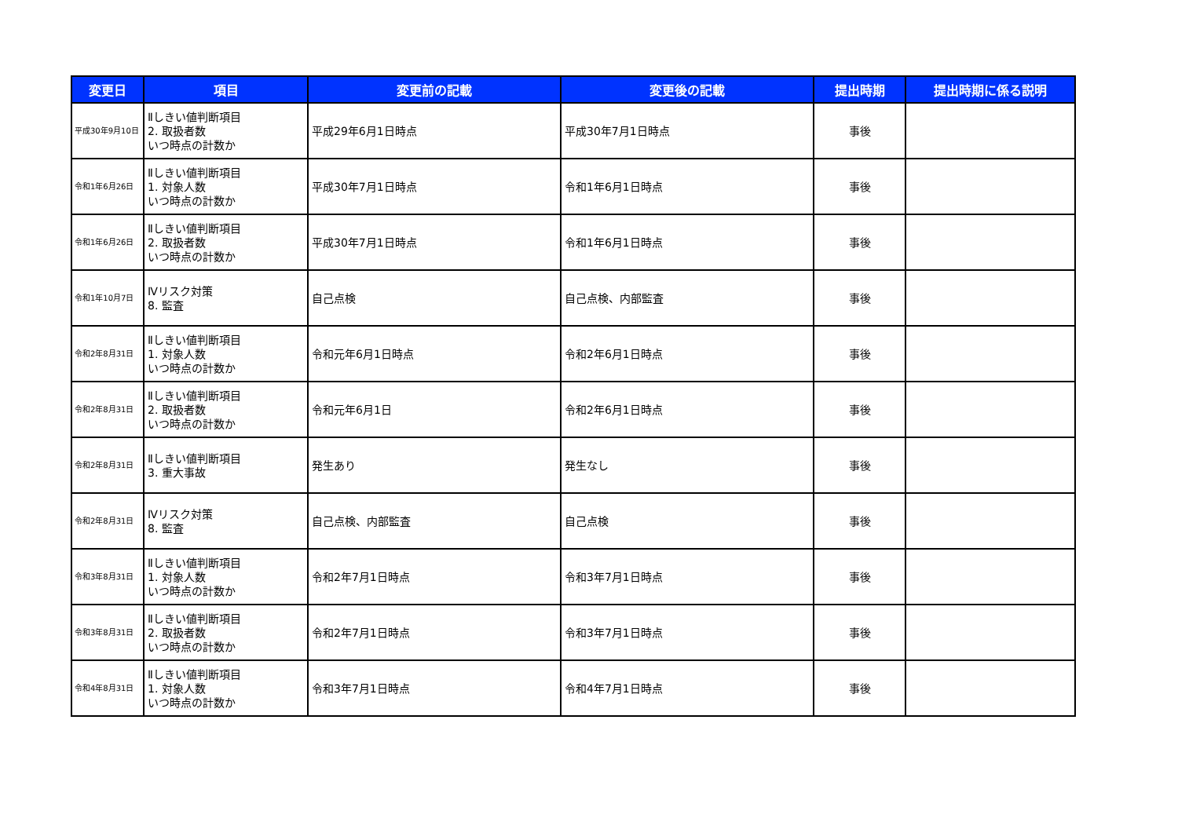| 変更日 | 項目 | 変更前の記載 | 変更後の記載 | 提出時期 | 提出時期に係る説明 |
| --- | --- | --- | --- | --- | --- |
| 平成30年9月10日 | Ⅱしきい値判断項目 2. 取扱者数 いつ時点の計数か | 平成29年6月1日時点 | 平成30年7月1日時点 | 事後 | |
| 令和1年6月26日 | Ⅱしきい値判断項目 1. 対象人数 いつ時点の計数か | 平成30年7月1日時点 | 令和1年6月1日時点 | 事後 | |
| 令和1年6月26日 | Ⅱしきい値判断項目 2. 取扱者数 いつ時点の計数か | 平成30年7月1日時点 | 令和1年6月1日時点 | 事後 | |
| 令和1年10月7日 | Ⅳリスク対策 8. 監査 | 自己点検 | 自己点検、内部監査 | 事後 | |
| 令和2年8月31日 | Ⅱしきい値判断項目 1. 対象人数 いつ時点の計数か | 令和元年6月1日時点 | 令和2年6月1日時点 | 事後 | |
| 令和2年8月31日 | Ⅱしきい値判断項目 2. 取扱者数 いつ時点の計数か | 令和元年6月1日 | 令和2年6月1日時点 | 事後 | |
| 令和2年8月31日 | Ⅱしきい値判断項目 3. 重大事故 | 発生あり | 発生なし | 事後 | |
| 令和2年8月31日 | Ⅳリスク対策 8. 監査 | 自己点検、内部監査 | 自己点検 | 事後 | |
| 令和3年8月31日 | Ⅱしきい値判断項目 1. 対象人数 いつ時点の計数か | 令和2年7月1日時点 | 令和3年7月1日時点 | 事後 | |
| 令和3年8月31日 | Ⅱしきい値判断項目 2. 取扱者数 いつ時点の計数か | 令和2年7月1日時点 | 令和3年7月1日時点 | 事後 | |
| 令和4年8月31日 | Ⅱしきい値判断項目 1. 対象人数 いつ時点の計数か | 令和3年7月1日時点 | 令和4年7月1日時点 | 事後 | |